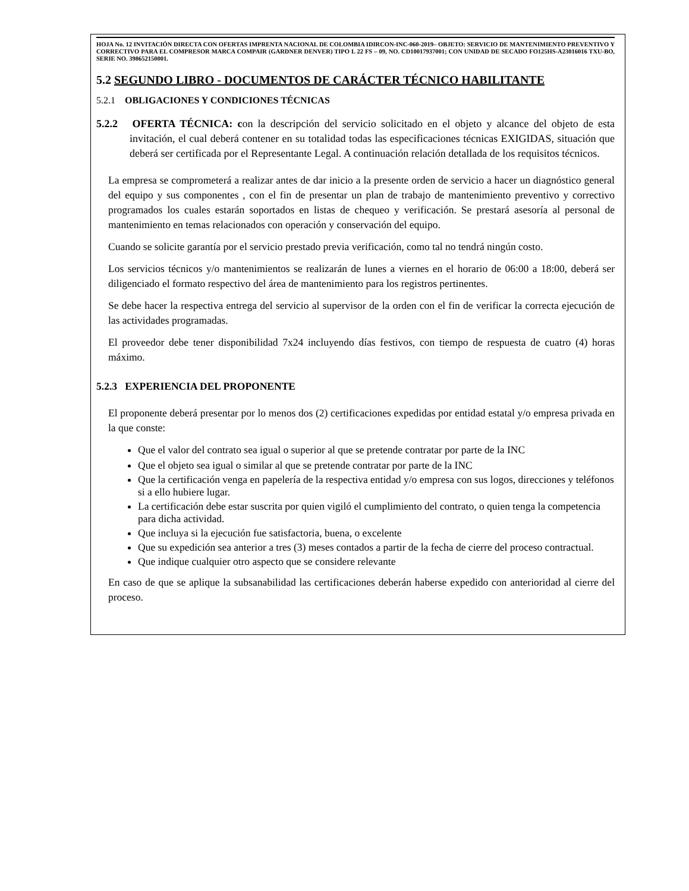HOJA No. 12 INVITACIÓN DIRECTA CON OFERTAS IMPRENTA NACIONAL DE COLOMBIA IDIRCON-INC-060-2019– OBJETO: SERVICIO DE MANTENIMIENTO PREVENTIVO Y CORRECTIVO PARA EL COMPRESOR MARCA COMPAIR (GARDNER DENVER) TIPO L 22 FS – 09, NO. CD10017937001; CON UNIDAD DE SECADO FO125HS-A23016016 TXU-BO, SERIE NO. 398652150001.
5.2 SEGUNDO LIBRO - DOCUMENTOS DE CARÁCTER TÉCNICO HABILITANTE
5.2.1 OBLIGACIONES Y CONDICIONES TÉCNICAS
5.2.2 OFERTA TÉCNICA: con la descripción del servicio solicitado en el objeto y alcance del objeto de esta invitación, el cual deberá contener en su totalidad todas las especificaciones técnicas EXIGIDAS, situación que deberá ser certificada por el Representante Legal. A continuación relación detallada de los requisitos técnicos.
La empresa se comprometerá a realizar antes de dar inicio a la presente orden de servicio a hacer un diagnóstico general del equipo y sus componentes , con el fin de presentar un plan de trabajo de mantenimiento preventivo y correctivo programados los cuales estarán soportados en listas de chequeo y verificación. Se prestará asesoría al personal de mantenimiento en temas relacionados con operación y conservación del equipo.
Cuando se solicite garantía por el servicio prestado previa verificación, como tal no tendrá ningún costo.
Los servicios técnicos y/o mantenimientos se realizarán de lunes a viernes en el horario de 06:00 a 18:00, deberá ser diligenciado el formato respectivo del área de mantenimiento para los registros pertinentes.
Se debe hacer la respectiva entrega del servicio al supervisor de la orden con el fin de verificar la correcta ejecución de las actividades programadas.
El proveedor debe tener disponibilidad 7x24 incluyendo días festivos, con tiempo de respuesta de cuatro (4) horas máximo.
5.2.3 EXPERIENCIA DEL PROPONENTE
El proponente deberá presentar por lo menos dos (2) certificaciones expedidas por entidad estatal y/o empresa privada en la que conste:
Que el valor del contrato sea igual o superior al que se pretende contratar por parte de la INC
Que el objeto sea igual o similar al que se pretende contratar por parte de la INC
Que la certificación venga en papelería de la respectiva entidad y/o empresa con sus logos, direcciones y teléfonos si a ello hubiere lugar.
La certificación debe estar suscrita por quien vigiló el cumplimiento del contrato, o quien tenga la competencia para dicha actividad.
Que incluya si la ejecución fue satisfactoria, buena, o excelente
Que su expedición sea anterior a tres (3) meses contados a partir de la fecha de cierre del proceso contractual.
Que indique cualquier otro aspecto que se considere relevante
En caso de que se aplique la subsanabilidad las certificaciones deberán haberse expedido con anterioridad al cierre del proceso.